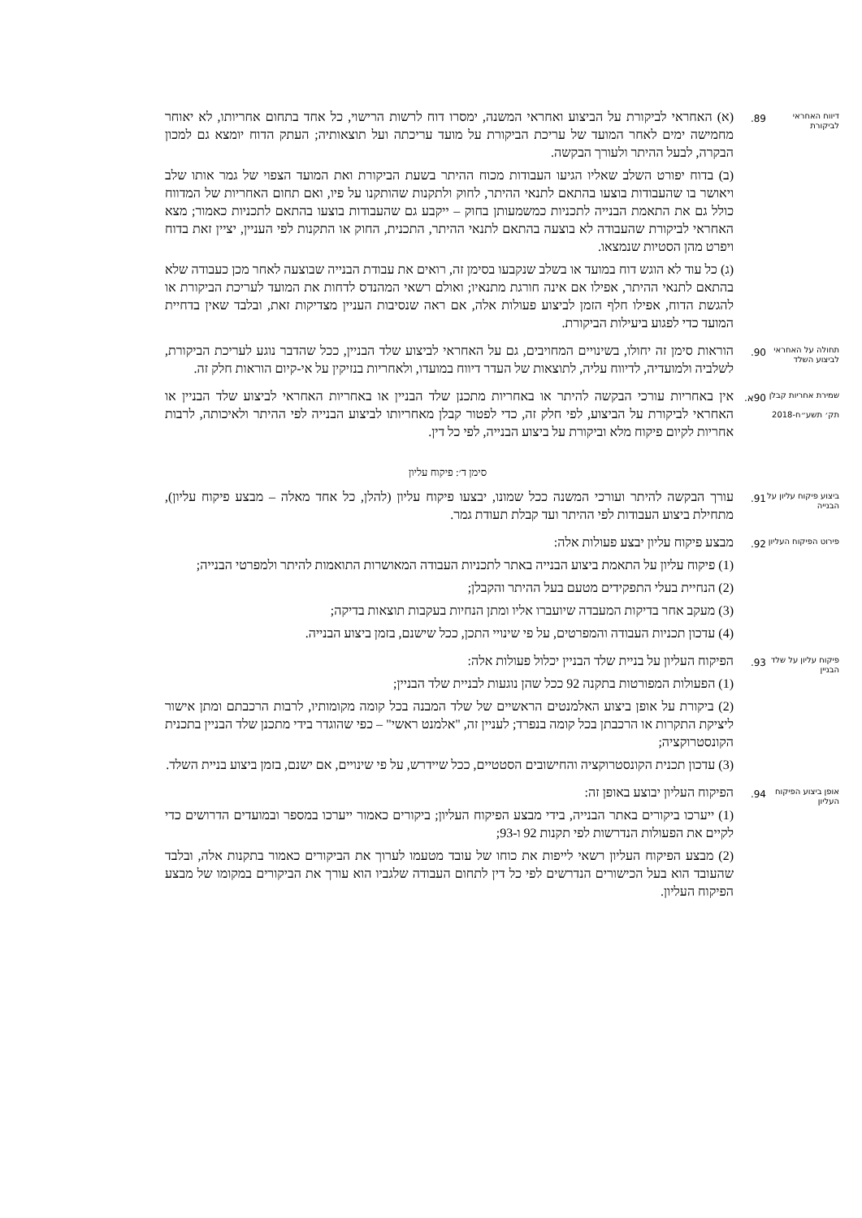דיווח האחראי לביקורת
89.
(א) האחראי לביקורת על הביצוע ואחראי המשנה, ימסרו דוח לרשות הרישוי, כל אחד בתחום אחריותו, לא יאוחר מחמישה ימים לאחר המועד של עריכת הביקורת על מועד עריכתה ועל תוצאותיה; העתק הדוח יומצא גם למכון הבקרה, לבעל ההיתר ולעורך הבקשה.
(ב) בדוח יפורט השלב שאליו הגיעו העבודות מכוח ההיתר בשעת הביקורת ואת המועד הצפוי של גמר אותו שלב ויאושר בו שהעבודות בוצעו בהתאם לתנאי ההיתר, לחוק ולתקנות שהותקנו על פיו, ואם תחום האחריות של המדווח כולל גם את התאמת הבנייה לתכניות כמשמעותן בחוק – ייקבע גם שהעבודות בוצעו בהתאם לתכניות כאמור; מצא האחראי לביקורת שהעבודה לא בוצעה בהתאם לתנאי ההיתר, התכנית, החוק או התקנות לפי העניין, יציין זאת בדוח ויפרט מהן הסטיות שנמצאו.
(ג) כל עוד לא הוגש דוח במועד או בשלב שנקבעו בסימן זה, רואים את עבודת הבנייה שבוצעה לאחר מכן כעבודה שלא בהתאם לתנאי ההיתר, אפילו אם אינה חורגת מתנאיו; ואולם רשאי המהנדס לדחות את המועד לעריכת הביקורת או להגשת הדוח, אפילו חלף הזמן לביצוע פעולות אלה, אם ראה שנסיבות העניין מצדיקות זאת, ובלבד שאין בדחיית המועד כדי לפגוע ביעילות הביקורת.
תחולה על האחראי לביצוע השלד
90.
הוראות סימן זה יחולו, בשינויים המחויבים, גם על האחראי לביצוע שלד הבניין, ככל שהדבר נוגע לעריכת הביקורת, לשלביה ולמועדיה, לדיווח עליה, לתוצאות של העדר דיווח במועדו, ולאחריות בנזיקין על אי-קיום הוראות חלק זה.
שמירת אחריות קבלן
תק׳ תשע״ח-2018
90א.
אין באחריות עורכי הבקשה להיתר או באחריות מתכנן שלד הבניין או באחריות האחראי לביצוע שלד הבניין או האחראי לביקורת על הביצוע, לפי חלק זה, כדי לפטור קבלן מאחריותו לביצוע הבנייה לפי ההיתר ולאיכותה, לרבות אחריות לקיום פיקוח מלא וביקורת על ביצוע הבנייה, לפי כל דין.
סימן ד׳: פיקוח עליון
ביצוע פיקוח עליון על הבנייה
91.
עורך הבקשה להיתר ועורכי המשנה ככל שמונו, יבצעו פיקוח עליון (להלן, כל אחד מאלה – מבצע פיקוח עליון), מתחילת ביצוע העבודות לפי ההיתר ועד קבלת תעודת גמר.
פירוט הפיקוח העליון
92.
מבצע פיקוח עליון יבצע פעולות אלה:
(1) פיקוח עליון על התאמת ביצוע הבנייה באתר לתכניות העבודה המאושרות התואמות להיתר ולמפרטי הבנייה;
(2) הנחיית בעלי התפקידים מטעם בעל ההיתר והקבלן;
(3) מעקב אחר בדיקות המעבדה שיועברו אליו ומתן הנחיות בעקבות תוצאות בדיקה;
(4) עדכון תכניות העבודה והמפרטים, על פי שינויי התכן, ככל שישנם, בזמן ביצוע הבנייה.
פיקוח עליון על שלד הבניין
93.
הפיקוח העליון על בניית שלד הבניין יכלול פעולות אלה:
(1) הפעולות המפורטות בתקנה 92 ככל שהן נוגעות לבניית שלד הבניין;
(2) ביקורת על אופן ביצוע האלמנטים הראשיים של שלד המבנה בכל קומה מקומותיו, לרבות הרכבתם ומתן אישור ליציקת התקרות או הרכבתן בכל קומה בנפרד; לעניין זה, "אלמנט ראשי" – כפי שהוגדר בידי מתכנן שלד הבניין בתכנית הקונסטרוקציה;
(3) עדכון תכנית הקונסטרוקציה והחישובים הסטטיים, ככל שיידרש, על פי שינויים, אם ישנם, בזמן ביצוע בניית השלד.
אופן ביצוע הפיקוח העליון
94.
הפיקוח העליון יבוצע באופן זה:
(1) ייערכו ביקורים באתר הבנייה, בידי מבצע הפיקוח העליון; ביקורים כאמור ייערכו במספר ובמועדים הדרושים כדי לקיים את הפעולות הנדרשות לפי תקנות 92 ו-93;
(2) מבצע הפיקוח העליון רשאי לייפות את כוחו של עובד מטעמו לערוך את הביקורים כאמור בתקנות אלה, ובלבד שהעובד הוא בעל הכישורים הנדרשים לפי כל דין לתחום העבודה שלגביו הוא עורך את הביקורים במקומו של מבצע הפיקוח העליון.